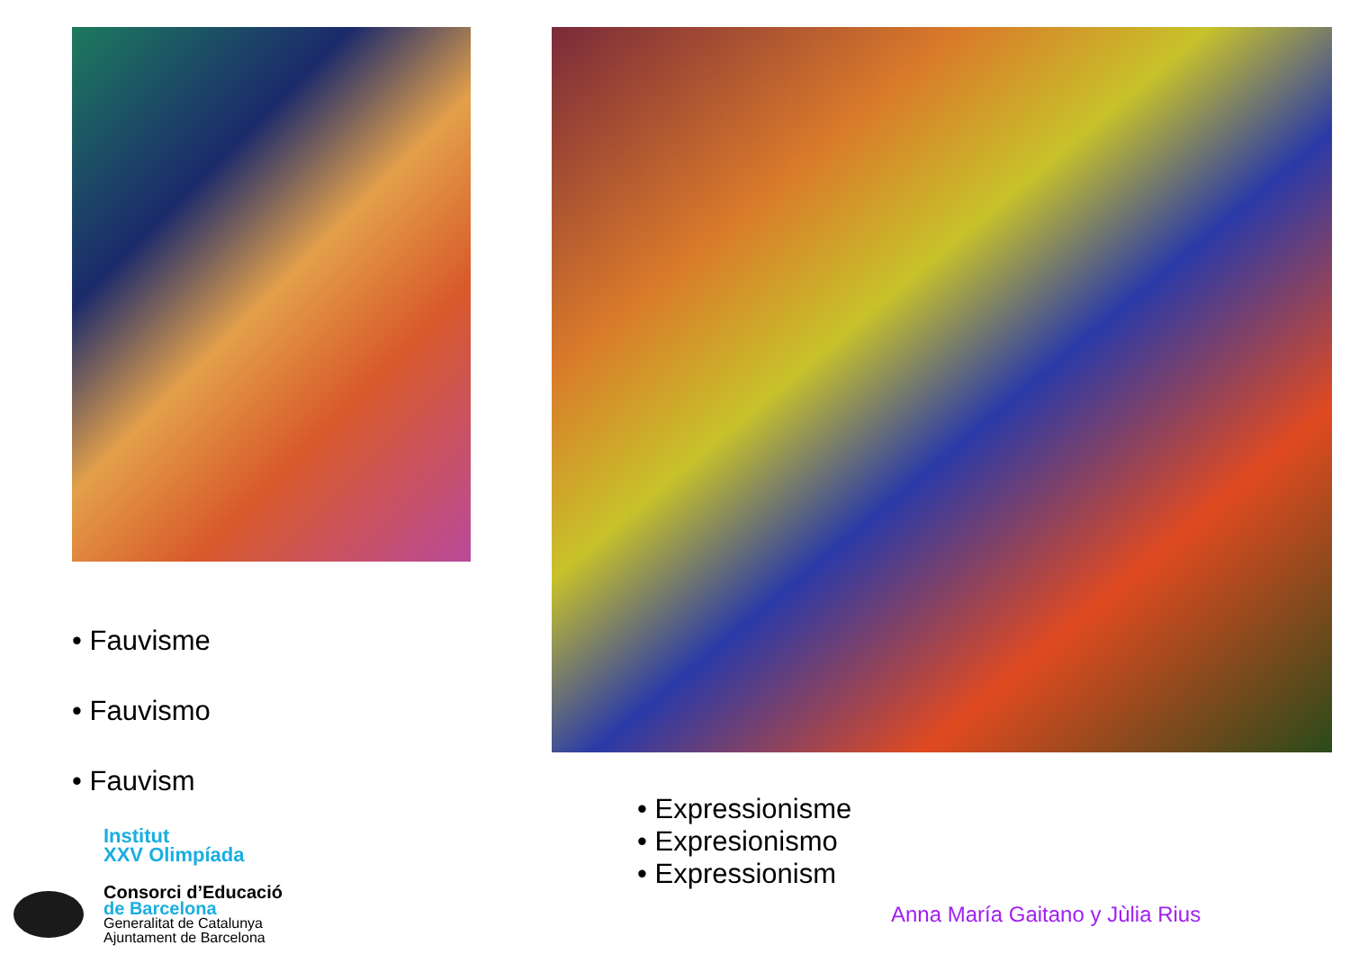• Fauvisme
• Fauvismo
• Fauvism
• Expressionisme
• Expresionismo
• Expressionism
Institut
XXV Olimpíada
Consorci d’Educació
de Barcelona
Generalitat de Catalunya
Ajuntament de Barcelona
Anna María Gaitano y Jùlia Rius